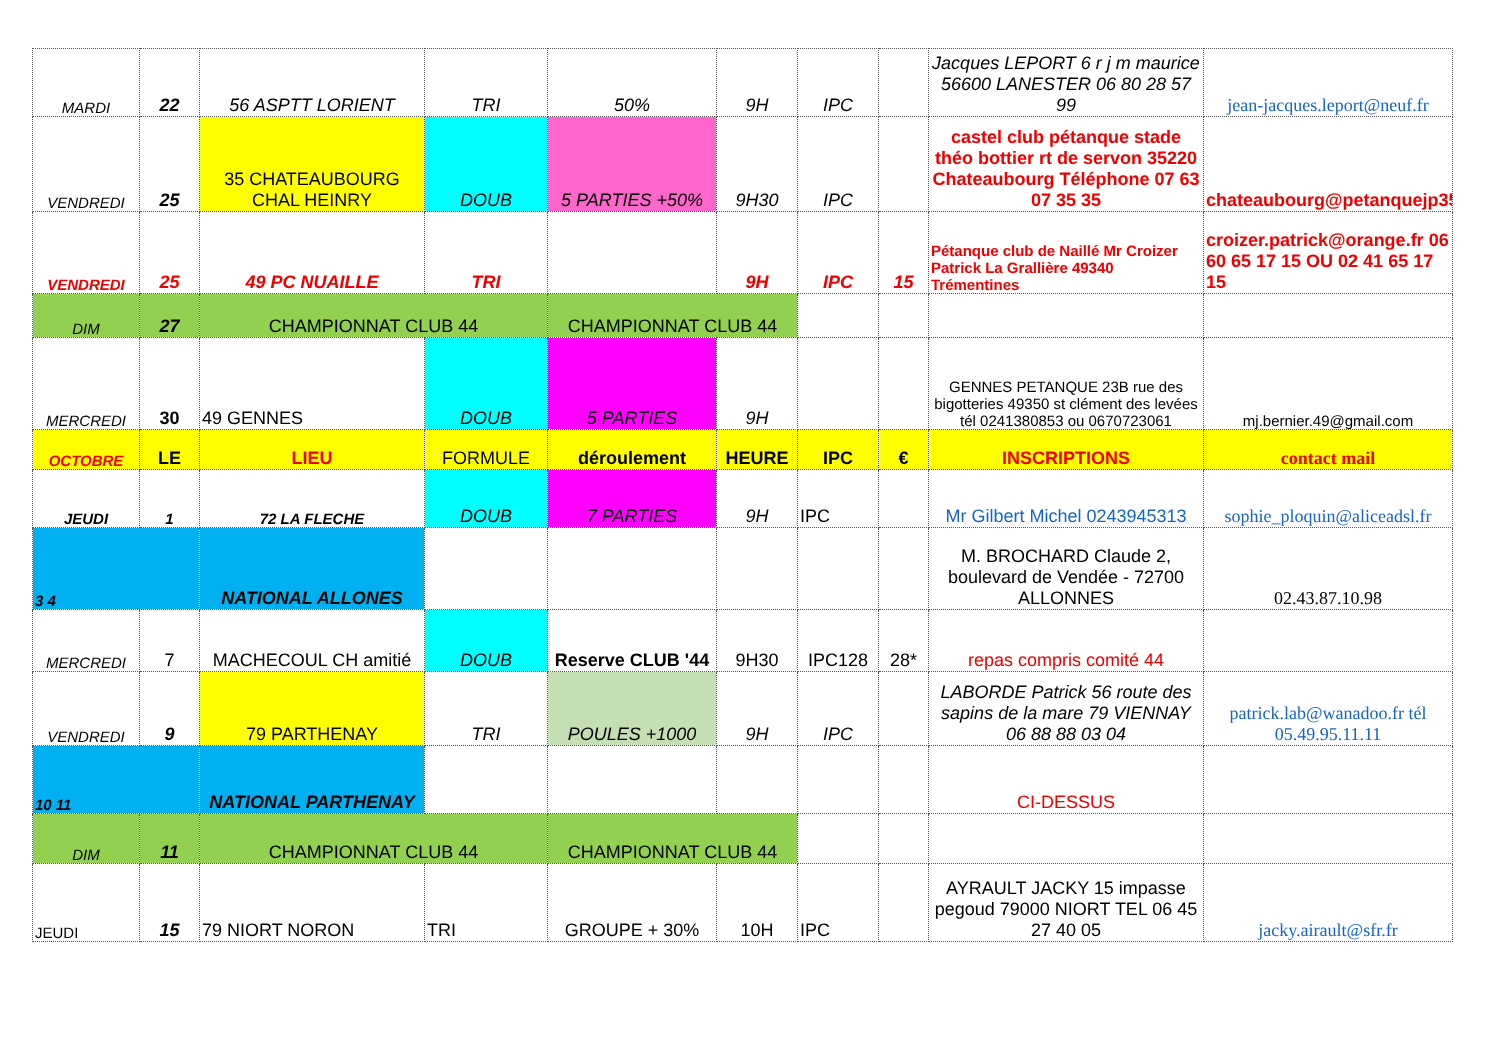| MARDI | 22 | 56 ASPTT LORIENT | TRI | 50% | 9H | IPC | | Jacques LEPORT 6 r j m maurice 56600 LANESTER 06 80 28 57 99 | jean-jacques.leport@neuf.fr |
| VENDREDI | 25 | 35 CHATEAUBOURG CHAL HEINRY | DOUB | 5 PARTIES +50% | 9H30 | IPC | | castel club pétanque stade théo bottier rt de servon 35220 Chateaubourg Téléphone 07 63 07 35 35 | chateaubourg@petanquejp35.fr |
| VENDREDI | 25 | 49 PC NUAILLE | TRI | | 9H | IPC | 15 | Pétanque club de Naillé Mr Croizer Patrick La Grallière 49340 Trémentines | croizer.patrick@orange.fr 06 60 65 17 15 OU 02 41 65 17 15 |
| DIM | 27 | CHAMPIONNAT CLUB 44 | | CHAMPIONNAT CLUB 44 | | | | | |
| MERCREDI | 30 | 49 GENNES | DOUB | 5 PARTIES | 9H | | | GENNES PETANQUE 23B rue des bigotteries 49350 st clément des levées tél 0241380853 ou 0670723061 | mj.bernier.49@gmail.com |
| OCTOBRE | LE | LIEU | FORMULE | déroulement | HEURE | IPC | € | INSCRIPTIONS | contact mail |
| JEUDI | 1 | 72 LA FLECHE | DOUB | 7 PARTIES | 9H | IPC | | Mr Gilbert Michel 0243945313 | sophie_ploquin@aliceadsl.fr |
| 3 4 | | NATIONAL ALLONES | | | | | | M. BROCHARD Claude 2, boulevard de Vendée - 72700 ALLONNES | 02.43.87.10.98 |
| MERCREDI | 7 | MACHECOUL CH amitié | DOUB | Reserve CLUB '44 | 9H30 | IPC128 | 28* | repas compris comité 44 | |
| VENDREDI | 9 | 79 PARTHENAY | TRI | POULES +1000 | 9H | IPC | | LABORDE Patrick 56 route des sapins de la mare 79 VIENNAY 06 88 88 03 04 | patrick.lab@wanadoo.fr tél 05.49.95.11.11 |
| 10 11 | | NATIONAL PARTHENAY | | | | | | CI-DESSUS | |
| DIM | 11 | CHAMPIONNAT CLUB 44 | | CHAMPIONNAT CLUB 44 | | | | | |
| JEUDI | 15 | 79 NIORT NORON | TRI | GROUPE + 30% | 10H | IPC | | AYRAULT JACKY 15 impasse pegoud 79000 NIORT TEL 06 45 27 40 05 | jacky.airault@sfr.fr |